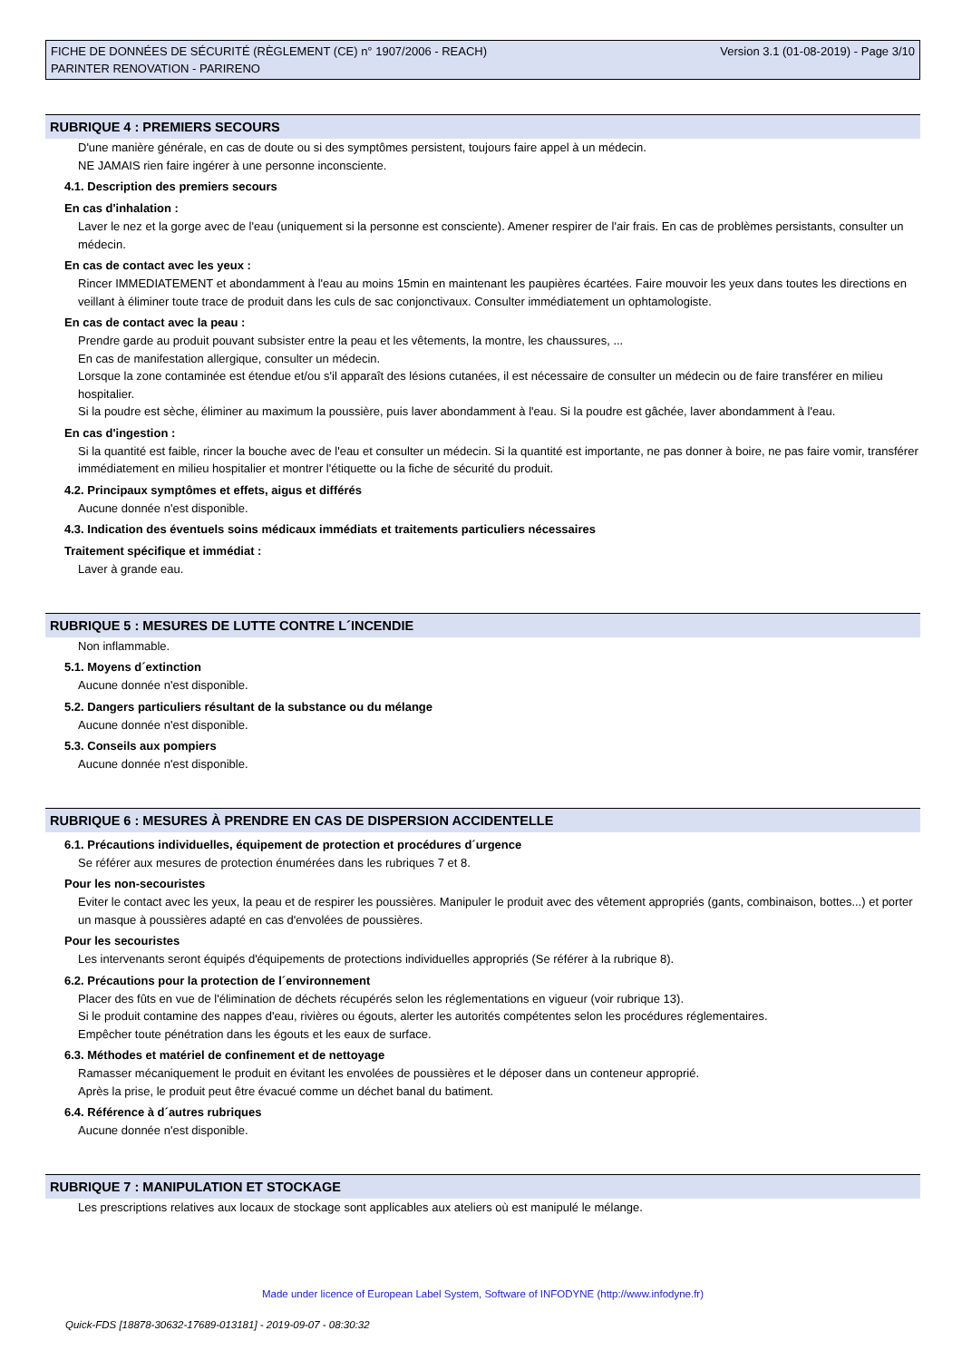FICHE DE DONNÉES DE SÉCURITÉ (RÈGLEMENT (CE) n° 1907/2006 - REACH)
PARINTER RENOVATION - PARIRENO
Version 3.1 (01-08-2019) - Page 3/10
RUBRIQUE 4 : PREMIERS SECOURS
D'une manière générale, en cas de doute ou si des symptômes persistent, toujours faire appel à un médecin.
NE JAMAIS rien faire ingérer à une personne inconsciente.
4.1. Description des premiers secours
En cas d'inhalation :
Laver le nez et la gorge avec de l'eau (uniquement si la personne est consciente). Amener respirer de l'air frais. En cas de problèmes persistants, consulter un médecin.
En cas de contact avec les yeux :
Rincer IMMEDIATEMENT et abondamment à l'eau au moins 15min en maintenant les paupières écartées. Faire mouvoir les yeux dans toutes les directions en veillant à éliminer toute trace de produit dans les culs de sac conjonctivaux. Consulter immédiatement un ophtamologiste.
En cas de contact avec la peau :
Prendre garde au produit pouvant subsister entre la peau et les vêtements, la montre, les chaussures, ...
En cas de manifestation allergique, consulter un médecin.
Lorsque la zone contaminée est étendue et/ou s'il apparaît des lésions cutanées, il est nécessaire de consulter un médecin ou de faire transférer en milieu hospitalier.
Si la poudre est sèche, éliminer au maximum la poussière, puis laver abondamment à l'eau. Si la poudre est gâchée, laver abondamment à l'eau.
En cas d'ingestion :
Si la quantité est faible, rincer la bouche avec de l'eau et consulter un médecin. Si la quantité est importante, ne pas donner à boire, ne pas faire vomir, transférer immédiatement en milieu hospitalier et montrer l'étiquette ou la fiche de sécurité du produit.
4.2. Principaux symptômes et effets, aigus et différés
Aucune donnée n'est disponible.
4.3. Indication des éventuels soins médicaux immédiats et traitements particuliers nécessaires
Traitement spécifique et immédiat :
Laver à grande eau.
RUBRIQUE 5 : MESURES DE LUTTE CONTRE L´INCENDIE
Non inflammable.
5.1. Moyens d´extinction
Aucune donnée n'est disponible.
5.2. Dangers particuliers résultant de la substance ou du mélange
Aucune donnée n'est disponible.
5.3. Conseils aux pompiers
Aucune donnée n'est disponible.
RUBRIQUE 6 : MESURES À PRENDRE EN CAS DE DISPERSION ACCIDENTELLE
6.1. Précautions individuelles, équipement de protection et procédures d´urgence
Se référer aux mesures de protection énumérées dans les rubriques 7 et 8.
Pour les non-secouristes
Eviter le contact avec les yeux, la peau et de respirer les poussières. Manipuler le produit avec des vêtement appropriés (gants, combinaison, bottes...) et porter un masque à poussières adapté en cas d'envolées de poussières.
Pour les secouristes
Les intervenants seront équipés d'équipements de protections individuelles appropriés (Se référer à la rubrique 8).
6.2. Précautions pour la protection de l´environnement
Placer des fûts en vue de l'élimination de déchets récupérés selon les réglementations en vigueur (voir rubrique 13).
Si le produit contamine des nappes d'eau, rivières ou égouts, alerter les autorités compétentes selon les procédures réglementaires.
Empêcher toute pénétration dans les égouts et les eaux de surface.
6.3. Méthodes et matériel de confinement et de nettoyage
Ramasser mécaniquement le produit en évitant les envolées de poussières et le déposer dans un conteneur approprié.
Après la prise, le produit peut être évacué comme un déchet banal du batiment.
6.4. Référence à d´autres rubriques
Aucune donnée n'est disponible.
RUBRIQUE 7 : MANIPULATION ET STOCKAGE
Les prescriptions relatives aux locaux de stockage sont applicables aux ateliers où est manipulé le mélange.
Made under licence of European Label System, Software of INFODYNE (http://www.infodyne.fr)
Quick-FDS [18878-30632-17689-013181] - 2019-09-07 - 08:30:32